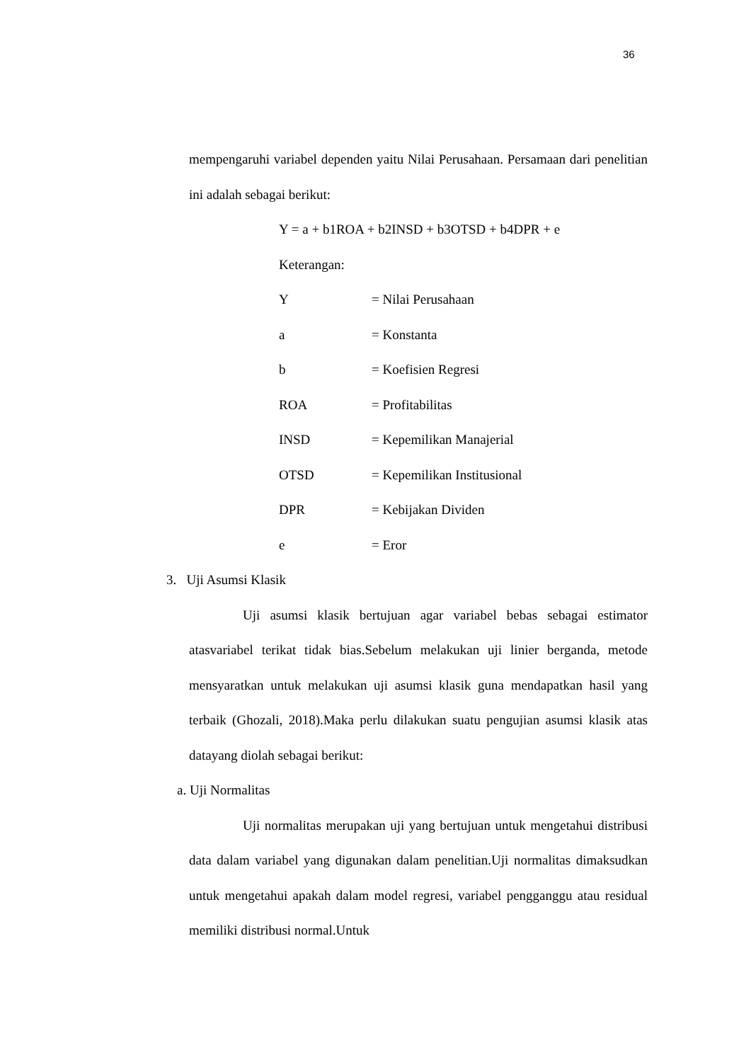36
mempengaruhi variabel dependen yaitu Nilai Perusahaan. Persamaan dari penelitian ini adalah sebagai berikut:
Y = a + b1ROA + b2INSD + b3OTSD + b4DPR + e
Keterangan:
Y = Nilai Perusahaan
a = Konstanta
b = Koefisien Regresi
ROA = Profitabilitas
INSD = Kepemilikan Manajerial
OTSD = Kepemilikan Institusional
DPR = Kebijakan Dividen
e = Eror
3. Uji Asumsi Klasik
Uji asumsi klasik bertujuan agar variabel bebas sebagai estimator atasvariabel terikat tidak bias.Sebelum melakukan uji linier berganda, metode mensyaratkan untuk melakukan uji asumsi klasik guna mendapatkan hasil yang terbaik (Ghozali, 2018).Maka perlu dilakukan suatu pengujian asumsi klasik atas datayang diolah sebagai berikut:
a. Uji Normalitas
Uji normalitas merupakan uji yang bertujuan untuk mengetahui distribusi data dalam variabel yang digunakan dalam penelitian.Uji normalitas dimaksudkan untuk mengetahui apakah dalam model regresi, variabel pengganggu atau residual memiliki distribusi normal.Untuk